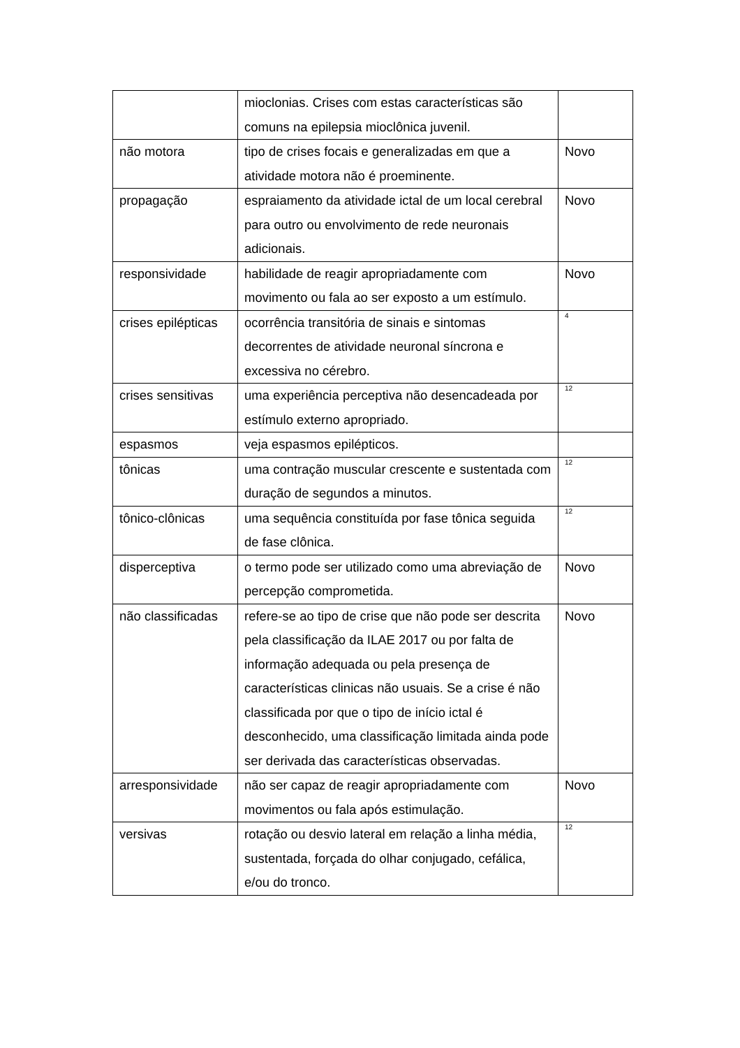| | mioclonias. Crises com estas características são comuns na epilepsia mioclônica juvenil. | |
| não motora | tipo de crises focais e generalizadas em que a atividade motora não é proeminente. | Novo |
| propagação | espraiamento da atividade ictal de um local cerebral para outro ou envolvimento de rede neuronais adicionais. | Novo |
| responsividade | habilidade de reagir apropriadamente com movimento ou fala ao ser exposto a um estímulo. | Novo |
| crises epilépticas | ocorrência transitória de sinais e sintomas decorrentes de atividade neuronal síncrona e excessiva no cérebro. | <sup>4</sup> |
| crises sensitivas | uma experiência perceptiva não desencadeada por estímulo externo apropriado. | <sup>12</sup> |
| espasmos | veja espasmos epilépticos. | |
| tônicas | uma contração muscular crescente e sustentada com duração de segundos a minutos. | <sup>12</sup> |
| tônico-clônicas | uma sequência constituída por fase tônica seguida de fase clônica. | <sup>12</sup> |
| disperceptiva | o termo pode ser utilizado como uma abreviação de percepção comprometida. | Novo |
| não classificadas | refere-se ao tipo de crise que não pode ser descrita pela classificação da ILAE 2017 ou por falta de informação adequada ou pela presença de características clinicas não usuais. Se a crise é não classificada por que o tipo de início ictal é desconhecido, uma classificação limitada ainda pode ser derivada das características observadas. | Novo |
| arresponsividade | não ser capaz de reagir apropriadamente com movimentos ou fala após estimulação. | Novo |
| versivas | rotação ou desvio lateral em relação a linha média, sustentada, forçada do olhar conjugado, cefálica, e/ou do tronco. | <sup>12</sup> |